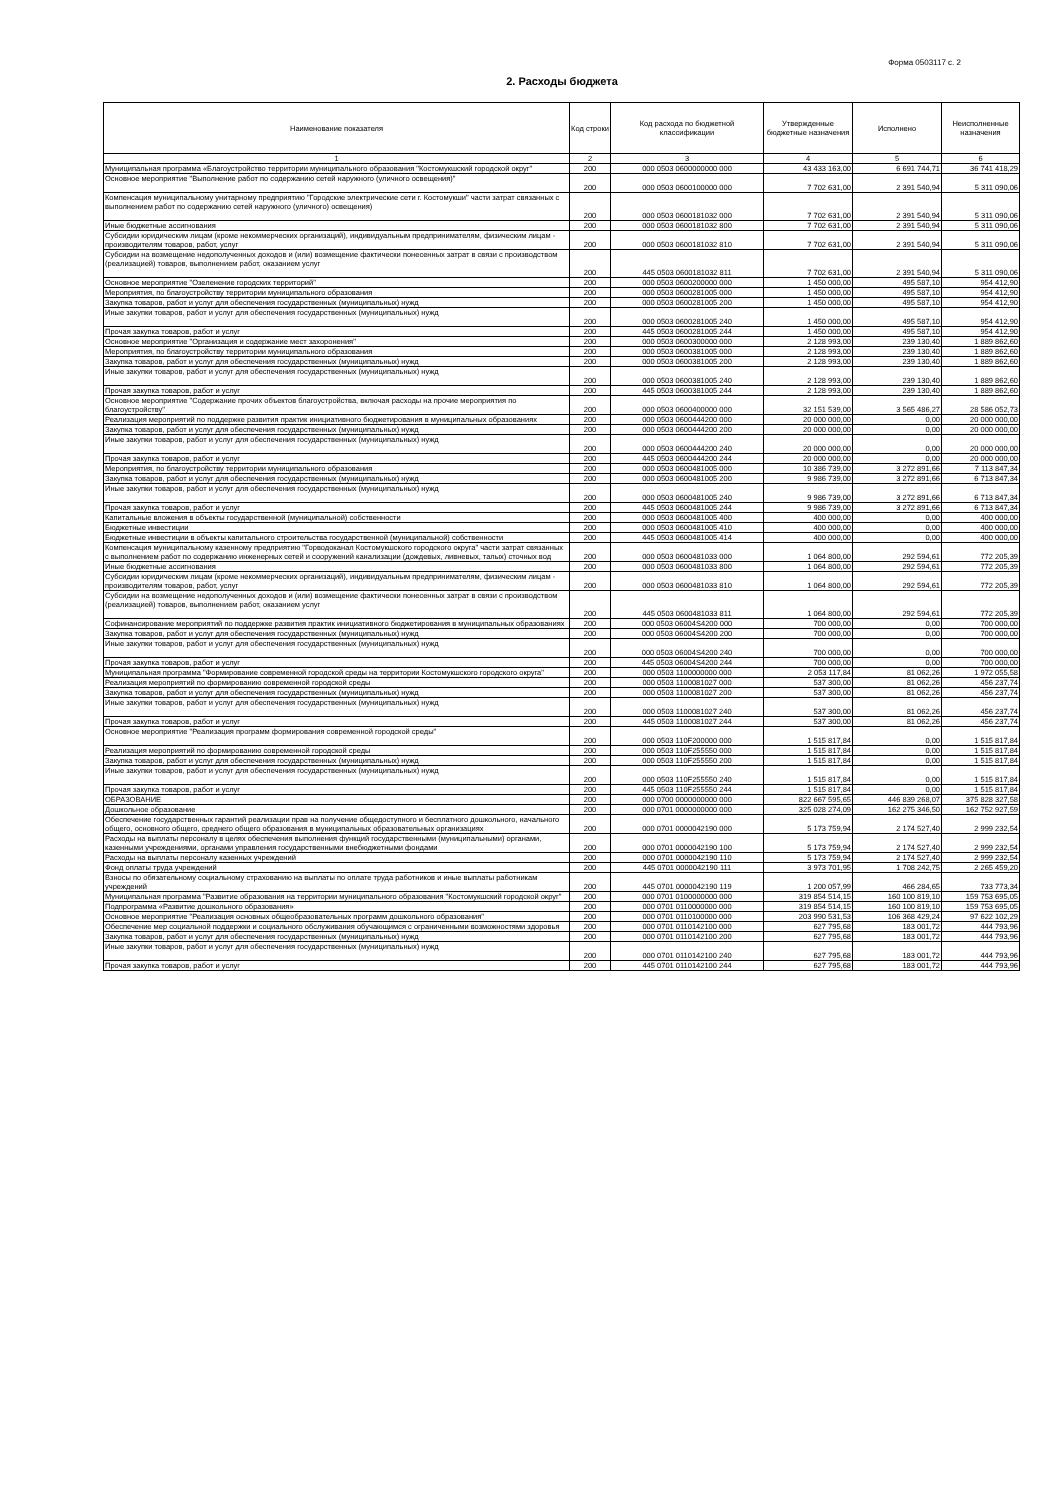Форма 0503117 с. 2
2. Расходы бюджета
| Наименование показателя | Код строки | Код расхода по бюджетной классификации | Утвержденные бюджетные назначения | Исполнено | Неисполненные назначения |
| --- | --- | --- | --- | --- | --- |
| 1 | 2 | 3 | 4 | 5 | 6 |
| Муниципальная программа «Благоустройство территории муниципального образования "Костомукшский городской округ" | 200 | 000 0503 0600000000 000 | 43 433 163,00 | 6 691 744,71 | 36 741 418,29 |
| Основное мероприятие "Выполнение работ по содержанию сетей наружного (уличного освещения)" | 200 | 000 0503 0600100000 000 | 7 702 631,00 | 2 391 540,94 | 5 311 090,06 |
| Компенсация муниципальному унитарному предприятию "Городские электрические сети г. Костомукши" части затрат связанных с выполнением работ по содержанию сетей наружного (уличного) освещения) | 200 | 000 0503 0600181032 000 | 7 702 631,00 | 2 391 540,94 | 5 311 090,06 |
| Иные бюджетные ассигнования | 200 | 000 0503 0600181032 800 | 7 702 631,00 | 2 391 540,94 | 5 311 090,06 |
| Субсидии юридическим лицам (кроме некоммерческих организаций), индивидуальным предпринимателям, физическим лицам - производителям товаров, работ, услуг | 200 | 000 0503 0600181032 810 | 7 702 631,00 | 2 391 540,94 | 5 311 090,06 |
| Субсидии на возмещение недополученных доходов и (или) возмещение фактически понесенных затрат в связи с производством (реализацией) товаров, выполнением работ, оказанием услуг | 200 | 445 0503 0600181032 811 | 7 702 631,00 | 2 391 540,94 | 5 311 090,06 |
| Основное мероприятие "Озеленение городских территорий" | 200 | 000 0503 0600200000 000 | 1 450 000,00 | 495 587,10 | 954 412,90 |
| Мероприятия, по благоустройству территории муниципального образования | 200 | 000 0503 0600281005 000 | 1 450 000,00 | 495 587,10 | 954 412,90 |
| Закупка товаров, работ и услуг для обеспечения государственных (муниципальных) нужд | 200 | 000 0503 0600281005 200 | 1 450 000,00 | 495 587,10 | 954 412,90 |
| Иные закупки товаров, работ и услуг для обеспечения государственных (муниципальных) нужд | 200 | 000 0503 0600281005 240 | 1 450 000,00 | 495 587,10 | 954 412,90 |
| Прочая закупка товаров, работ и услуг | 200 | 445 0503 0600281005 244 | 1 450 000,00 | 495 587,10 | 954 412,90 |
| Основное мероприятие "Организация и содержание мест захоронения" | 200 | 000 0503 0600300000 000 | 2 128 993,00 | 239 130,40 | 1 889 862,60 |
| Мероприятия, по благоустройству территории муниципального образования | 200 | 000 0503 0600381005 000 | 2 128 993,00 | 239 130,40 | 1 889 862,60 |
| Закупка товаров, работ и услуг для обеспечения государственных (муниципальных) нужд | 200 | 000 0503 0600381005 200 | 2 128 993,00 | 239 130,40 | 1 889 862,60 |
| Иные закупки товаров, работ и услуг для обеспечения государственных (муниципальных) нужд | 200 | 000 0503 0600381005 240 | 2 128 993,00 | 239 130,40 | 1 889 862,60 |
| Прочая закупка товаров, работ и услуг | 200 | 445 0503 0600381005 244 | 2 128 993,00 | 239 130,40 | 1 889 862,60 |
| Основное мероприятие "Содержание прочих объектов благоустройства, включая расходы на прочие мероприятия по благоустройству" | 200 | 000 0503 0600400000 000 | 32 151 539,00 | 3 565 486,27 | 28 586 052,73 |
| Реализация мероприятий по поддержке развития практик инициативного бюджетирования в муниципальных образованиях | 200 | 000 0503 0600444200 000 | 20 000 000,00 | 0,00 | 20 000 000,00 |
| Закупка товаров, работ и услуг для обеспечения государственных (муниципальных) нужд | 200 | 000 0503 0600444200 200 | 20 000 000,00 | 0,00 | 20 000 000,00 |
| Иные закупки товаров, работ и услуг для обеспечения государственных (муниципальных) нужд | 200 | 000 0503 0600444200 240 | 20 000 000,00 | 0,00 | 20 000 000,00 |
| Прочая закупка товаров, работ и услуг | 200 | 445 0503 0600444200 244 | 20 000 000,00 | 0,00 | 20 000 000,00 |
| Мероприятия, по благоустройству территории муниципального образования | 200 | 000 0503 0600481005 000 | 10 386 739,00 | 3 272 891,66 | 7 113 847,34 |
| Закупка товаров, работ и услуг для обеспечения государственных (муниципальных) нужд | 200 | 000 0503 0600481005 200 | 9 986 739,00 | 3 272 891,66 | 6 713 847,34 |
| Иные закупки товаров, работ и услуг для обеспечения государственных (муниципальных) нужд | 200 | 000 0503 0600481005 240 | 9 986 739,00 | 3 272 891,66 | 6 713 847,34 |
| Прочая закупка товаров, работ и услуг | 200 | 445 0503 0600481005 244 | 9 986 739,00 | 3 272 891,66 | 6 713 847,34 |
| Капитальные вложения в объекты государственной (муниципальной) собственности | 200 | 000 0503 0600481005 400 | 400 000,00 | 0,00 | 400 000,00 |
| Бюджетные инвестиции | 200 | 000 0503 0600481005 410 | 400 000,00 | 0,00 | 400 000,00 |
| Бюджетные инвестиции в объекты капитального строительства государственной (муниципальной) собственности | 200 | 445 0503 0600481005 414 | 400 000,00 | 0,00 | 400 000,00 |
| Компенсация муниципальному казенному предприятию "Горводоканал Костомукшского городского округа" части затрат связанных с выполнением работ по содержанию инженерных сетей и сооружений канализации (дождевых, ливневых, талых) сточных вод | 200 | 000 0503 0600481033 000 | 1 064 800,00 | 292 594,61 | 772 205,39 |
| Иные бюджетные ассигнования | 200 | 000 0503 0600481033 800 | 1 064 800,00 | 292 594,61 | 772 205,39 |
| Субсидии юридическим лицам (кроме некоммерческих организаций), индивидуальным предпринимателям, физическим лицам - производителям товаров, работ, услуг | 200 | 000 0503 0600481033 810 | 1 064 800,00 | 292 594,61 | 772 205,39 |
| Субсидии на возмещение недополученных доходов и (или) возмещение фактически понесенных затрат в связи с производством (реализацией) товаров, выполнением работ, оказанием услуг | 200 | 445 0503 0600481033 811 | 1 064 800,00 | 292 594,61 | 772 205,39 |
| Софинансирование мероприятий по поддержке развития практик инициативного бюджетирования в муниципальных образованиях | 200 | 000 0503 06004S4200 000 | 700 000,00 | 0,00 | 700 000,00 |
| Закупка товаров, работ и услуг для обеспечения государственных (муниципальных) нужд | 200 | 000 0503 06004S4200 200 | 700 000,00 | 0,00 | 700 000,00 |
| Иные закупки товаров, работ и услуг для обеспечения государственных (муниципальных) нужд | 200 | 000 0503 06004S4200 240 | 700 000,00 | 0,00 | 700 000,00 |
| Прочая закупка товаров, работ и услуг | 200 | 445 0503 06004S4200 244 | 700 000,00 | 0,00 | 700 000,00 |
| Муниципальная программа "Формирование современной городской среды на территории Костомукшского городского округа" | 200 | 000 0503 1100000000 000 | 2 053 117,84 | 81 062,26 | 1 972 055,58 |
| Реализация мероприятий по формированию современной городской среды | 200 | 000 0503 1100081027 000 | 537 300,00 | 81 062,26 | 456 237,74 |
| Закупка товаров, работ и услуг для обеспечения государственных (муниципальных) нужд | 200 | 000 0503 1100081027 200 | 537 300,00 | 81 062,26 | 456 237,74 |
| Иные закупки товаров, работ и услуг для обеспечения государственных (муниципальных) нужд | 200 | 000 0503 1100081027 240 | 537 300,00 | 81 062,26 | 456 237,74 |
| Прочая закупка товаров, работ и услуг | 200 | 445 0503 1100081027 244 | 537 300,00 | 81 062,26 | 456 237,74 |
| Основное мероприятие "Реализация программ формирования современной городской среды" | 200 | 000 0503 110F200000 000 | 1 515 817,84 | 0,00 | 1 515 817,84 |
| Реализация мероприятий по формированию современной городской среды | 200 | 000 0503 110F255550 000 | 1 515 817,84 | 0,00 | 1 515 817,84 |
| Закупка товаров, работ и услуг для обеспечения государственных (муниципальных) нужд | 200 | 000 0503 110F255550 200 | 1 515 817,84 | 0,00 | 1 515 817,84 |
| Иные закупки товаров, работ и услуг для обеспечения государственных (муниципальных) нужд | 200 | 000 0503 110F255550 240 | 1 515 817,84 | 0,00 | 1 515 817,84 |
| Прочая закупка товаров, работ и услуг | 200 | 445 0503 110F255550 244 | 1 515 817,84 | 0,00 | 1 515 817,84 |
| ОБРАЗОВАНИЕ | 200 | 000 0700 0000000000 000 | 822 667 595,65 | 446 839 268,07 | 375 828 327,58 |
| Дошкольное образование | 200 | 000 0701 0000000000 000 | 325 028 274,09 | 162 275 346,50 | 162 752 927,59 |
| Обеспечение государственных гарантий реализации прав на получение общедоступного и бесплатного дошкольного, начального общего, основного общего, среднего общего образования в муниципальных образовательных организациях | 200 | 000 0701 0000042190 000 | 5 173 759,94 | 2 174 527,40 | 2 999 232,54 |
| Расходы на выплаты персоналу в целях обеспечения выполнения функций государственными (муниципальными) органами, казенными учреждениями, органами управления государственными внебюджетными фондами | 200 | 000 0701 0000042190 100 | 5 173 759,94 | 2 174 527,40 | 2 999 232,54 |
| Расходы на выплаты персоналу казенных учреждений | 200 | 000 0701 0000042190 110 | 5 173 759,94 | 2 174 527,40 | 2 999 232,54 |
| Фонд оплаты труда учреждений | 200 | 445 0701 0000042190 111 | 3 973 701,95 | 1 708 242,75 | 2 265 459,20 |
| Взносы по обязательному социальному страхованию на выплаты по оплате труда работников и иные выплаты работникам учреждений | 200 | 445 0701 0000042190 119 | 1 200 057,99 | 466 284,65 | 733 773,34 |
| Муниципальная программа "Развитие образования на территории муниципального образования "Костомукшский городской округ" | 200 | 000 0701 0100000000 000 | 319 854 514,15 | 160 100 819,10 | 159 753 695,05 |
| Подпрограмма «Развитие дошкольного образования» | 200 | 000 0701 0110000000 000 | 319 854 514,15 | 160 100 819,10 | 159 753 695,05 |
| Основное мероприятие "Реализация основных общеобразовательных программ дошкольного образования" | 200 | 000 0701 0110100000 000 | 203 990 531,53 | 106 368 429,24 | 97 622 102,29 |
| Обеспечение мер социальной поддержки и социального обслуживания обучающимся с ограниченными возможностями здоровья | 200 | 000 0701 0110142100 000 | 627 795,68 | 183 001,72 | 444 793,96 |
| Закупка товаров, работ и услуг для обеспечения государственных (муниципальных) нужд | 200 | 000 0701 0110142100 200 | 627 795,68 | 183 001,72 | 444 793,96 |
| Иные закупки товаров, работ и услуг для обеспечения государственных (муниципальных) нужд | 200 | 000 0701 0110142100 240 | 627 795,68 | 183 001,72 | 444 793,96 |
| Прочая закупка товаров, работ и услуг | 200 | 445 0701 0110142100 244 | 627 795,68 | 183 001,72 | 444 793,96 |